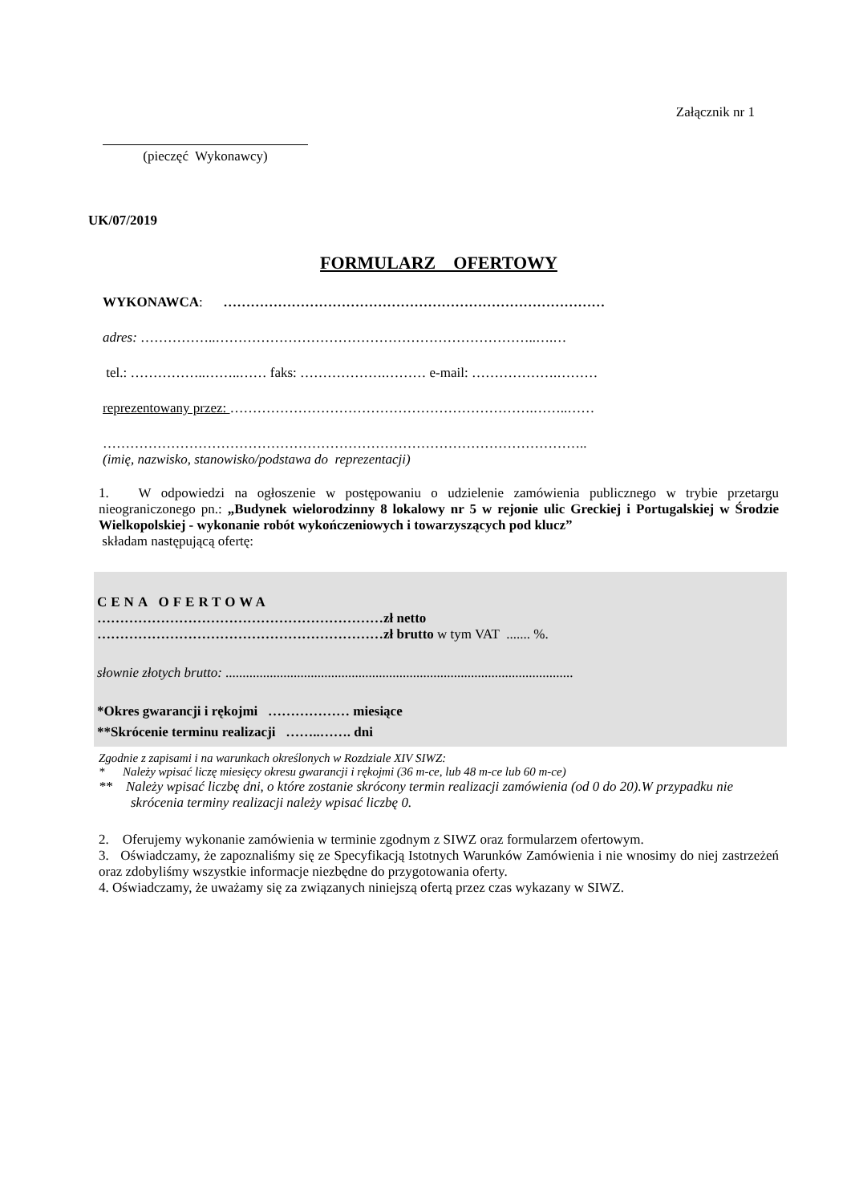Załącznik nr 1
(pieczęć Wykonawcy)
UK/07/2019
FORMULARZ OFERTOWY
WYKONAWCA: …………………………………………………………………………
adres: ……………..……………………………………………………………..….…
tel.: ……………..……..…… faks: ……………….……… e-mail: ……………….………
reprezentowany przez: ………………………………………………………….……..……
……………………………………………………………………………………………..
(imię, nazwisko, stanowisko/podstawa do reprezentacji)
1. W odpowiedzi na ogłoszenie w postępowaniu o udzielenie zamówienia publicznego w trybie przetargu nieograniczonego pn.: „Budynek wielorodzinny 8 lokalowy nr 5 w rejonie ulic Greckiej i Portugalskiej w Środzie Wielkopolskiej - wykonanie robót wykończeniowych i towarzyszących pod klucz”
składam następującą ofertę:
CENA OFERTOWA
………………………………………………………zł netto
………………………………………………………zł brutto w tym VAT ....... %.
słownie złotych brutto: ......................................................................................................
*Okres gwarancji i rękojmi ……………… miesiące
**Skrócenie terminu realizacji ……..……. dni
Zgodnie z zapisami i na warunkach określonych w Rozdziale XIV SIWZ:
* Należy wpisać liczę miesięcy okresu gwarancji i rękojmi (36 m-ce, lub 48 m-ce lub 60 m-ce)
** Należy wpisać liczbę dni, o które zostanie skrócony termin realizacji zamówienia (od 0 do 20).W przypadku nie skrócenia terminy realizacji należy wpisać liczbę 0.
2. Oferujemy wykonanie zamówienia w terminie zgodnym z SIWZ oraz formularzem ofertowym.
3. Oświadczamy, że zapoznaliśmy się ze Specyfikacją Istotnych Warunków Zamówienia i nie wnosimy do niej zastrzeżeń oraz zdobyliśmy wszystkie informacje niezbędne do przygotowania oferty.
4. Oświadczamy, że uważamy się za związanych niniejszą ofertą przez czas wykazany w SIWZ.